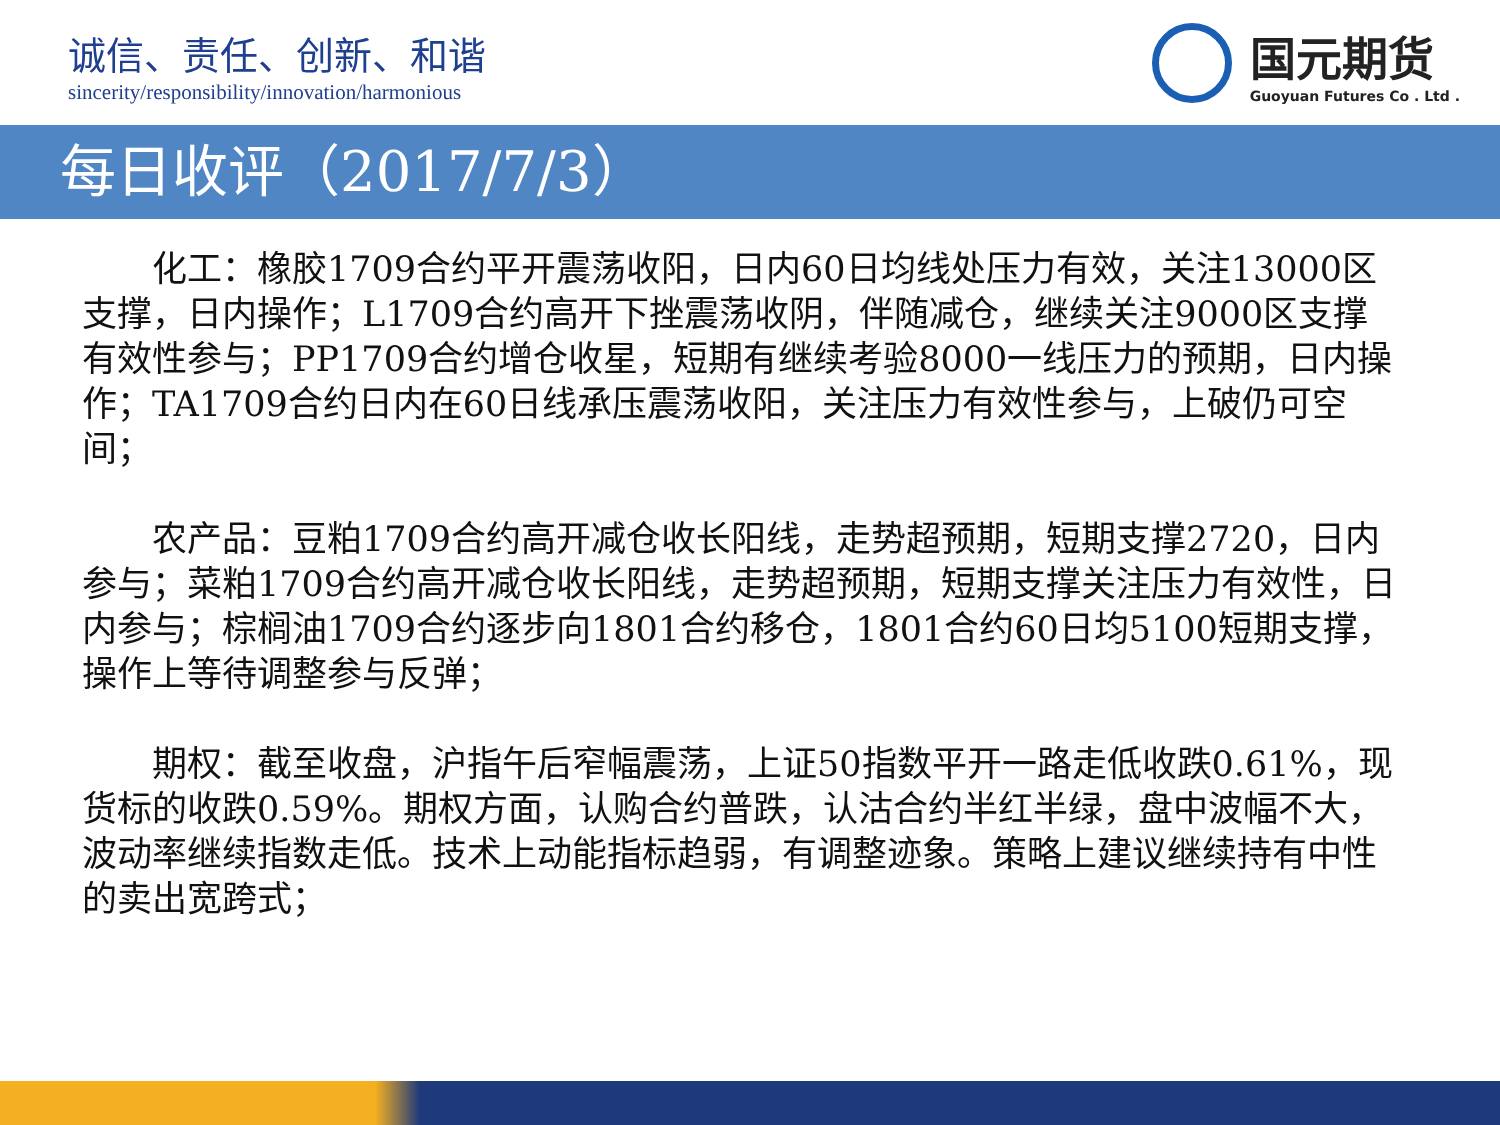诚信、责任、创新、和谐
sincerity/responsibility/innovation/harmonious
国元期货
Guoyuan Futures Co . Ltd .
每日收评（2017/7/3）
化工：橡胶1709合约平开震荡收阳，日内60日均线处压力有效，关注13000区支撑，日内操作；L1709合约高开下挫震荡收阴，伴随减仓，继续关注9000区支撑有效性参与；PP1709合约增仓收星，短期有继续考验8000一线压力的预期，日内操作；TA1709合约日内在60日线承压震荡收阳，关注压力有效性参与，上破仍可空间；
农产品：豆粕1709合约高开减仓收长阳线，走势超预期，短期支撑2720，日内参与；菜粕1709合约高开减仓收长阳线，走势超预期，短期支撑关注压力有效性，日内参与；棕榈油1709合约逐步向1801合约移仓，1801合约60日均5100短期支撑，操作上等待调整参与反弹；
期权：截至收盘，沪指午后窄幅震荡，上证50指数平开一路走低收跌0.61%，现货标的收跌0.59%。期权方面，认购合约普跌，认沽合约半红半绿，盘中波幅不大，波动率继续指数走低。技术上动能指标趋弱，有调整迹象。策略上建议继续持有中性的卖出宽跨式；